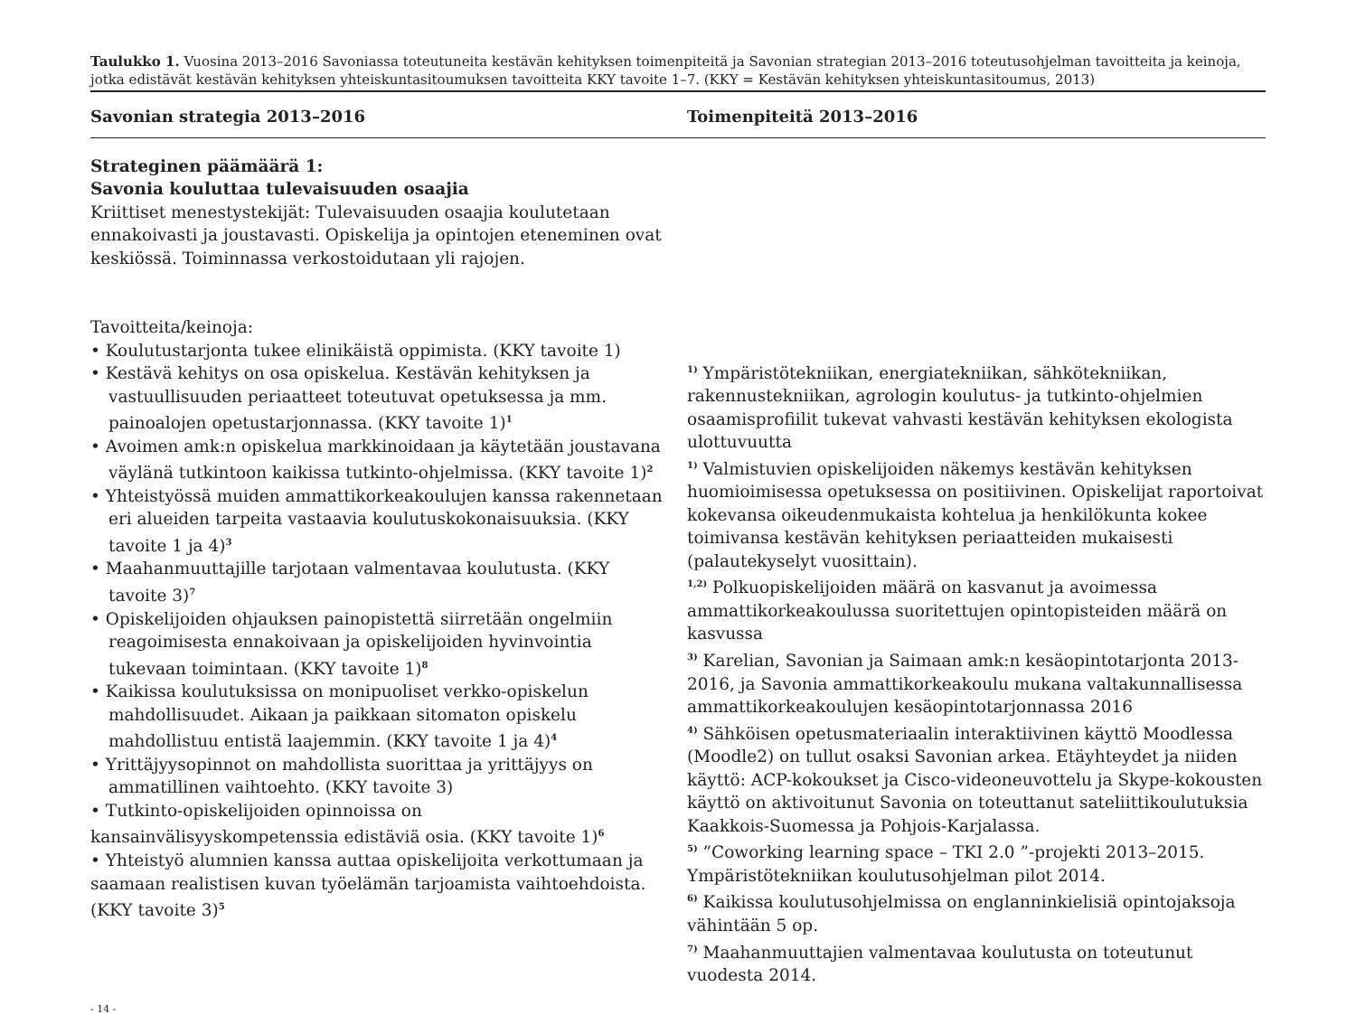Taulukko 1. Vuosina 2013–2016 Savoniassa toteutuneita kestävän kehityksen toimenpiteitä ja Savonian strategian 2013–2016 toteutusohjelman tavoitteita ja keinoja, jotka edistävät kestävän kehityksen yhteiskuntasitoumuksen tavoitteita KKY tavoite 1–7. (KKY = Kestävän kehityksen yhteiskuntasitoumus, 2013)
| Savonian strategia 2013–2016 | Toimenpiteitä 2013–2016 |
| --- | --- |
| Strateginen päämäärä 1: Savonia kouluttaa tulevaisuuden osaajia Kriittiset menestystekijät: Tulevaisuuden osaajia koulutetaan ennakoivasti ja joustavasti. Opiskelija ja opintojen eteneminen ovat keskiössä. Toiminnassa verkostoidutaan yli rajojen. Tavoitteita/keinoja: • Koulutustarjonta tukee elinikäistä oppimista. (KKY tavoite 1) • Kestävä kehitys on osa opiskelua. Kestävän kehityksen ja vastuullisuuden periaatteet toteutuvat opetuksessa ja mm. painoalojen opetustarjonnassa. (KKY tavoite 1)<sup>1</sup> • Avoimen amk:n opiskelua markkinoidaan ja käytetään joustavana väylänä tutkintoon kaikissa tutkinto-ohjelmissa. (KKY tavoite 1)<sup>2</sup> • Yhteistyössä muiden ammattikorkeakoulujen kanssa rakennetaan eri alueiden tarpeita vastaavia koulutuskokonaisuuksia. (KKY tavoite 1 ja 4)<sup>3</sup> • Maahanmuuttajille tarjotaan valmentavaa koulutusta. (KKY tavoite 3)<sup>7</sup> • Opiskelijoiden ohjauksen painopistettä siirretään ongelmiin reagoimisesta ennakoivaan ja opiskelijoiden hyvinvointia tukevaan toimintaan. (KKY tavoite 1)<sup>8</sup> • Kaikissa koulutuksissa on monipuoliset verkko-opiskelun mahdollisuudet. Aikaan ja paikkaan sitomaton opiskelu mahdollistuu entistä laajemmin. (KKY tavoite 1 ja 4)<sup>4</sup> • Yrittäjyysopinnot on mahdollista suorittaa ja yrittäjyys on ammatillinen vaihtoehto. (KKY tavoite 3) • Tutkinto-opiskelijoiden opinnoissa on kansainvälisyyskompetenssia edistäviä osia. (KKY tavoite 1)<sup>6</sup> • Yhteistyö alumnien kanssa auttaa opiskelijoita verkottumaan ja saamaan realistisen kuvan työelämän tarjoamista vaihtoehdoista. (KKY tavoite 3)<sup>5</sup> | <sup>1)</sup> Ympäristötekniikan, energiatekniikan, sähkötekniikan, rakennustekniikan, agrologin koulutus- ja tutkinto-ohjelmien osaamisprofiilit tukevat vahvasti kestävän kehityksen ekologista ulottuvuutta <sup>1)</sup> Valmistuvien opiskelijoiden näkemys kestävän kehityksen huomioimisessa opetuksessa on positiivinen. Opiskelijat raportoivat kokevansa oikeudenmukaista kohtelua ja henkilökunta kokee toimivansa kestävän kehityksen periaatteiden mukaisesti (palautekyselyt vuosittain). <sup>1,2)</sup> Polkuopiskelijoiden määrä on kasvanut ja avoimessa ammattikorkeakoulussa suoritettujen opintopisteiden määrä on kasvussa <sup>3)</sup> Karelian, Savonian ja Saimaan amk:n kesäopintotarjonta 2013-2016, ja Savonia ammattikorkeakoulu mukana valtakunnallisessa ammattikorkeakoulujen kesäopintotarjonnassa 2016 <sup>4)</sup> Sähköisen opetusmateriaalin interaktiivinen käyttö Moodlessa (Moodle2) on tullut osaksi Savonian arkea. Etäyhteydet ja niiden käyttö: ACP-kokoukset ja Cisco-videoneuvottelu ja Skype-kokousten käyttö on aktivoitunut Savonia on toteuttanut sateliittikoulutuksia Kaakkois-Suomessa ja Pohjois-Karjalassa. <sup>5)</sup> ”Coworking learning space – TKI 2.0 ”-projekti 2013–2015. Ympäristötekniikan koulutusohjelman pilot 2014. <sup>6)</sup> Kaikissa koulutusohjelmissa on englanninkielisiä opintojaksoja vähintään 5 op. <sup>7)</sup> Maahanmuuttajien valmentavaa koulutusta on toteutunut vuodesta 2014. |
- 14 -